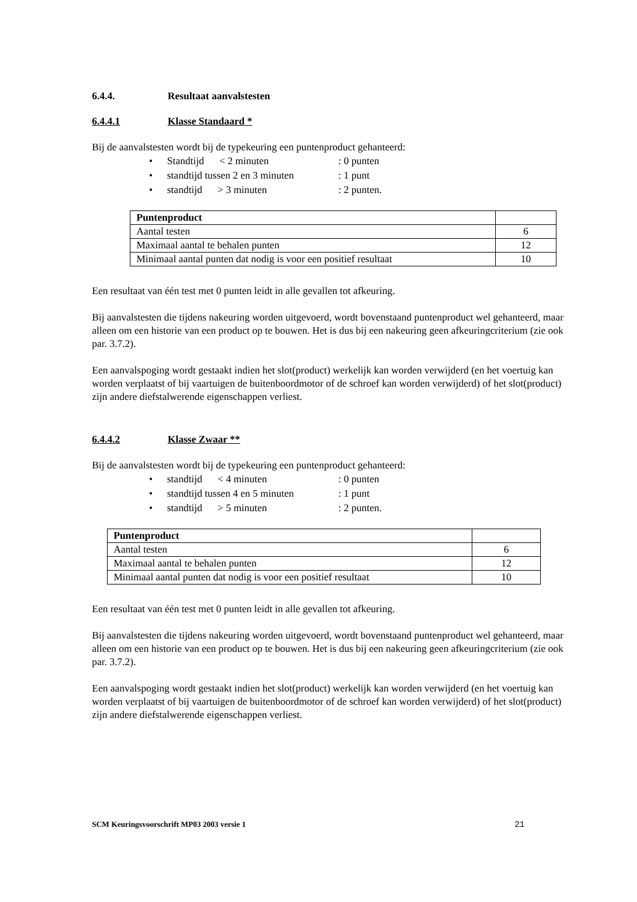6.4.4. Resultaat aanvalstesten
6.4.4.1 Klasse Standaard *
Bij de aanvalstesten wordt bij de typekeuring een puntenproduct gehanteerd:
• Standtijd < 2 minuten: 0 punten
• standtijd tussen 2 en 3 minuten: 1 punt
• standtijd > 3 minuten: 2 punten.
| Puntenproduct | |
| Aantal testen | 6 |
| Maximaal aantal te behalen punten | 12 |
| Minimaal aantal punten dat nodig is voor een positief resultaat | 10 |
Een resultaat van één test met 0 punten leidt in alle gevallen tot afkeuring.
Bij aanvalstesten die tijdens nakeuring worden uitgevoerd, wordt bovenstaand puntenproduct wel gehanteerd, maar alleen om een historie van een product op te bouwen. Het is dus bij een nakeuring geen afkeuringcriterium (zie ook par. 3.7.2).
Een aanvalspoging wordt gestaakt indien het slot(product) werkelijk kan worden verwijderd (en het voertuig kan worden verplaatst of bij vaartuigen de buitenboordmotor of de schroef kan worden verwijderd) of het slot(product) zijn andere diefstalwerende eigenschappen verliest.
6.4.4.2 Klasse Zwaar **
Bij de aanvalstesten wordt bij de typekeuring een puntenproduct gehanteerd:
• standtijd < 4 minuten: 0 punten
• standtijd tussen 4 en 5 minuten: 1 punt
• standtijd > 5 minuten: 2 punten.
| Puntenproduct | |
| Aantal testen | 6 |
| Maximaal aantal te behalen punten | 12 |
| Minimaal aantal punten dat nodig is voor een positief resultaat | 10 |
Een resultaat van één test met 0 punten leidt in alle gevallen tot afkeuring.
Bij aanvalstesten die tijdens nakeuring worden uitgevoerd, wordt bovenstaand puntenproduct wel gehanteerd, maar alleen om een historie van een product op te bouwen. Het is dus bij een nakeuring geen afkeuringcriterium (zie ook par. 3.7.2).
Een aanvalspoging wordt gestaakt indien het slot(product) werkelijk kan worden verwijderd (en het voertuig kan worden verplaatst of bij vaartuigen de buitenboordmotor of de schroef kan worden verwijderd) of het slot(product) zijn andere diefstalwerende eigenschappen verliest.
SCM Keuringsvoorschrift MP03 2003 versie 1 21